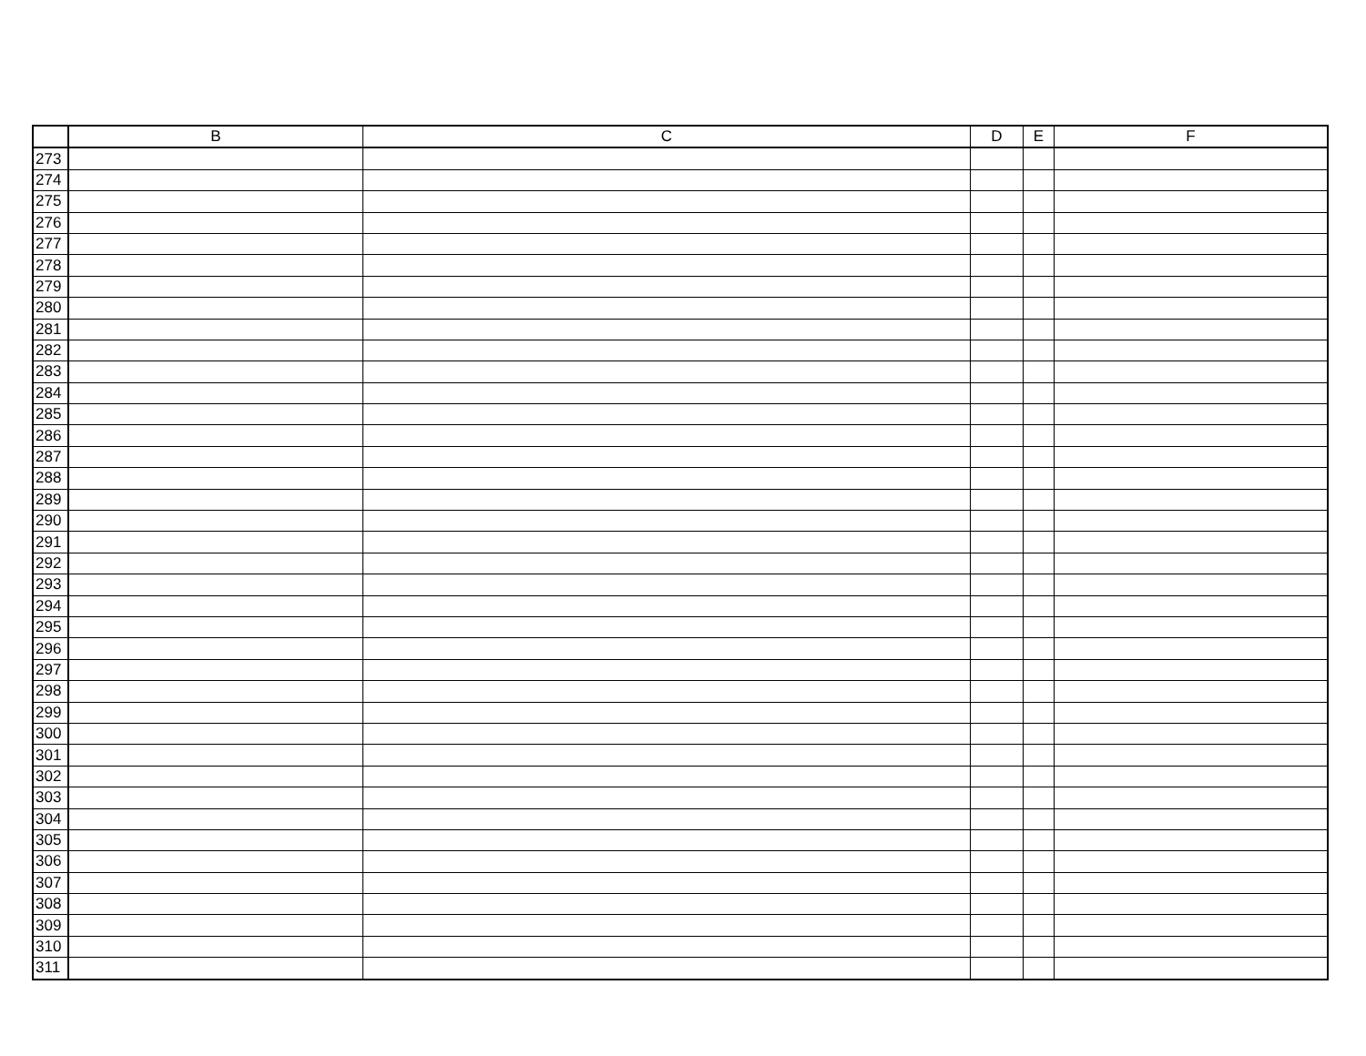| | B | C | D | E | F |
| --- | --- | --- | --- | --- | --- |
| 273 | | | | | |
| 274 | | | | | |
| 275 | | | | | |
| 276 | | | | | |
| 277 | | | | | |
| 278 | | | | | |
| 279 | | | | | |
| 280 | | | | | |
| 281 | | | | | |
| 282 | | | | | |
| 283 | | | | | |
| 284 | | | | | |
| 285 | | | | | |
| 286 | | | | | |
| 287 | | | | | |
| 288 | | | | | |
| 289 | | | | | |
| 290 | | | | | |
| 291 | | | | | |
| 292 | | | | | |
| 293 | | | | | |
| 294 | | | | | |
| 295 | | | | | |
| 296 | | | | | |
| 297 | | | | | |
| 298 | | | | | |
| 299 | | | | | |
| 300 | | | | | |
| 301 | | | | | |
| 302 | | | | | |
| 303 | | | | | |
| 304 | | | | | |
| 305 | | | | | |
| 306 | | | | | |
| 307 | | | | | |
| 308 | | | | | |
| 309 | | | | | |
| 310 | | | | | |
| 311 | | | | | |